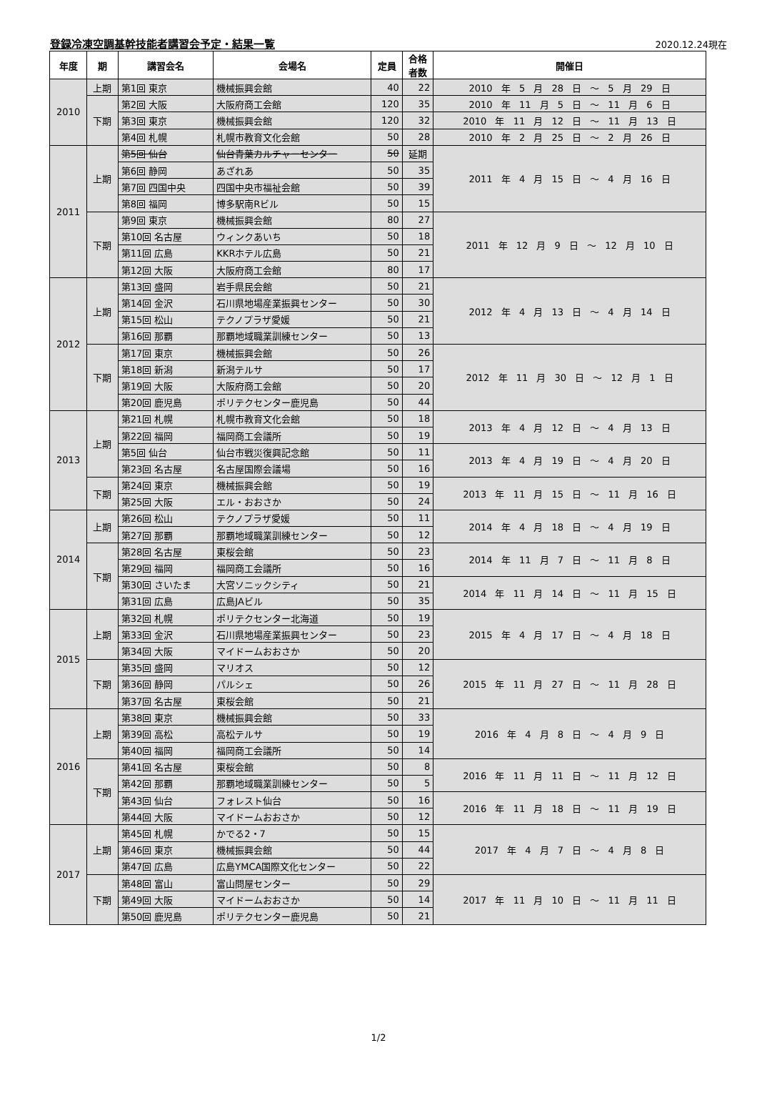登録冷凍空調基幹技能者講習会予定・結果一覧
2020.12.24現在
| 年度 | 期 | 講習会名 | 会場名 | 定員 | 合格 者数 | 開催日 |
| --- | --- | --- | --- | --- | --- | --- |
| 2010 | 上期 | 第1回 東京 | 機械振興会館 | 40 | 22 | 2010 年 5 月 28 日 ～ 5 月 29 日 |
| | 下期 | 第2回 大阪 | 大阪府商工会館 | 120 | 35 | 2010 年 11 月 5 日 ～ 11 月 6 日 |
| | | 第3回 東京 | 機械振興会館 | 120 | 32 | 2010 年 11 月 12 日 ～ 11 月 13 日 |
| | | 第4回 札幌 | 札幌市教育文化会館 | 50 | 28 | 2010 年 2 月 25 日 ～ 2 月 26 日 |
| 2011 | 上期 | 第5回 仙台 | 仙台青葉カルチャーセンター | 50 | 延期 | 2011 年 4 月 15 日 ～ 4 月 16 日 |
| | | 第6回 静岡 | あざれあ | 50 | 35 | |
| | | 第7回 四国中央 | 四国中央市福祉会館 | 50 | 39 | |
| | | 第8回 福岡 | 博多駅南Rビル | 50 | 15 | |
| | 下期 | 第9回 東京 | 機械振興会館 | 80 | 27 | 2011 年 12 月 9 日 ～ 12 月 10 日 |
| | | 第10回 名古屋 | ウィンクあいち | 50 | 18 | |
| | | 第11回 広島 | KKRホテル広島 | 50 | 21 | |
| | | 第12回 大阪 | 大阪府商工会館 | 80 | 17 | |
| 2012 | 上期 | 第13回 盛岡 | 岩手県民会館 | 50 | 21 | 2012 年 4 月 13 日 ～ 4 月 14 日 |
| | | 第14回 金沢 | 石川県地場産業振興センター | 50 | 30 | |
| | | 第15回 松山 | テクノプラザ愛媛 | 50 | 21 | |
| | | 第16回 那覇 | 那覇地域職業訓練センター | 50 | 13 | |
| | 下期 | 第17回 東京 | 機械振興会館 | 50 | 26 | 2012 年 11 月 30 日 ～ 12 月 1 日 |
| | | 第18回 新潟 | 新潟テルサ | 50 | 17 | |
| | | 第19回 大阪 | 大阪府商工会館 | 50 | 20 | |
| | | 第20回 鹿児島 | ポリテクセンター鹿児島 | 50 | 44 | |
| 2013 | 上期 | 第21回 札幌 | 札幌市教育文化会館 | 50 | 18 | 2013 年 4 月 12 日 ～ 4 月 13 日 |
| | | 第22回 福岡 | 福岡商工会議所 | 50 | 19 | |
| | | 第5回 仙台 | 仙台市戦災復興記念館 | 50 | 11 | 2013 年 4 月 19 日 ～ 4 月 20 日 |
| | | 第23回 名古屋 | 名古屋国際会議場 | 50 | 16 | |
| | 下期 | 第24回 東京 | 機械振興会館 | 50 | 19 | 2013 年 11 月 15 日 ～ 11 月 16 日 |
| | | 第25回 大阪 | エル・おおさか | 50 | 24 | |
| 2014 | 上期 | 第26回 松山 | テクノプラザ愛媛 | 50 | 11 | 2014 年 4 月 18 日 ～ 4 月 19 日 |
| | | 第27回 那覇 | 那覇地域職業訓練センター | 50 | 12 | |
| | 下期 | 第28回 名古屋 | 東桜会館 | 50 | 23 | 2014 年 11 月 7 日 ～ 11 月 8 日 |
| | | 第29回 福岡 | 福岡商工会議所 | 50 | 16 | |
| | | 第30回 さいたま | 大宮ソニックシティ | 50 | 21 | 2014 年 11 月 14 日 ～ 11 月 15 日 |
| | | 第31回 広島 | 広島JAビル | 50 | 35 | |
| 2015 | 上期 | 第32回 札幌 | ポリテクセンター北海道 | 50 | 19 | 2015 年 4 月 17 日 ～ 4 月 18 日 |
| | | 第33回 金沢 | 石川県地場産業振興センター | 50 | 23 | |
| | | 第34回 大阪 | マイドームおおさか | 50 | 20 | |
| | 下期 | 第35回 盛岡 | マリオス | 50 | 12 | 2015 年 11 月 27 日 ～ 11 月 28 日 |
| | | 第36回 静岡 | パルシェ | 50 | 26 | |
| | | 第37回 名古屋 | 東桜会館 | 50 | 21 | |
| 2016 | 上期 | 第38回 東京 | 機械振興会館 | 50 | 33 | 2016 年 4 月 8 日 ～ 4 月 9 日 |
| | | 第39回 高松 | 高松テルサ | 50 | 19 | |
| | | 第40回 福岡 | 福岡商工会議所 | 50 | 14 | |
| | 下期 | 第41回 名古屋 | 東桜会館 | 50 | 8 | 2016 年 11 月 11 日 ～ 11 月 12 日 |
| | | 第42回 那覇 | 那覇地域職業訓練センター | 50 | 5 | |
| | | 第43回 仙台 | フォレスト仙台 | 50 | 16 | 2016 年 11 月 18 日 ～ 11 月 19 日 |
| | | 第44回 大阪 | マイドームおおさか | 50 | 12 | |
| 2017 | 上期 | 第45回 札幌 | かでる2・7 | 50 | 15 | 2017 年 4 月 7 日 ～ 4 月 8 日 |
| | | 第46回 東京 | 機械振興会館 | 50 | 44 | |
| | | 第47回 広島 | 広島YMCA国際文化センター | 50 | 22 | |
| | 下期 | 第48回 富山 | 富山問屋センター | 50 | 29 | 2017 年 11 月 10 日 ～ 11 月 11 日 |
| | | 第49回 大阪 | マイドームおおさか | 50 | 14 | |
| | | 第50回 鹿児島 | ポリテクセンター鹿児島 | 50 | 21 | |
1/2